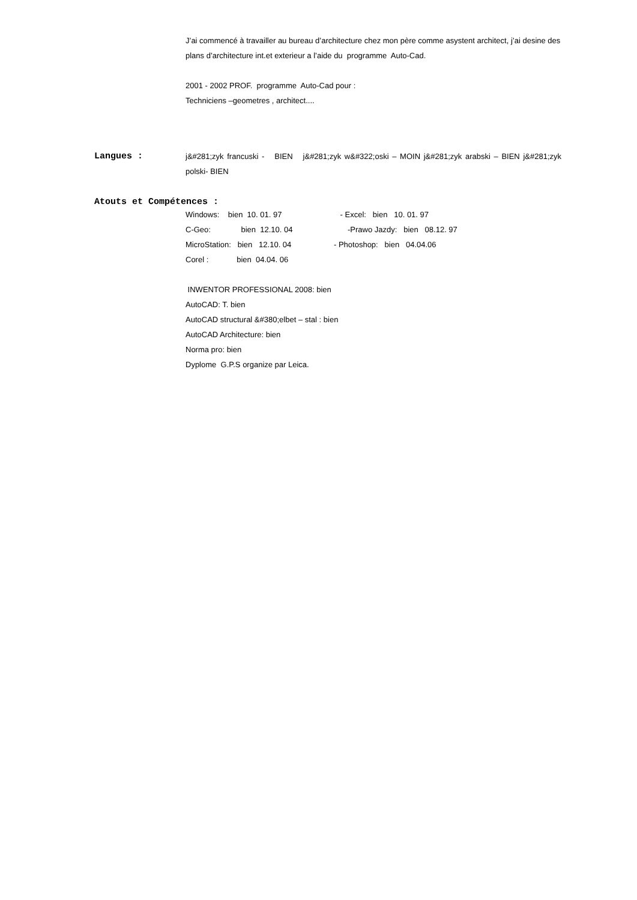J’ai commencé à travailler au bureau d’architecture chez mon père comme asystent architect, j’ai desine des plans d’architecture int.et exterieur a l’aide du programme Auto-Cad.
2001 - 2002 PROF. programme Auto-Cad pour :
Techniciens –geometres , architect....
Langues :
j&#281;zyk francuski - BIEN j&#281;zyk w&#322;oski – MOIN j&#281;zyk arabski – BIEN j&#281;zyk polski- BIEN
Atouts et Compétences :
Windows: bien 10. 01. 97 - Excel: bien 10. 01. 97
C-Geo: bien 12.10. 04 -Prawo Jazdy: bien 08.12. 97
MicroStation: bien 12.10. 04 - Photoshop: bien 04.04.06
Corel : bien 04.04. 06
INWENTOR PROFESSIONAL 2008: bien
AutoCAD: T. bien
AutoCAD structural &#380;elbet – stal : bien
AutoCAD Architecture: bien
Norma pro: bien
Dyplome G.P.S organize par Leica.